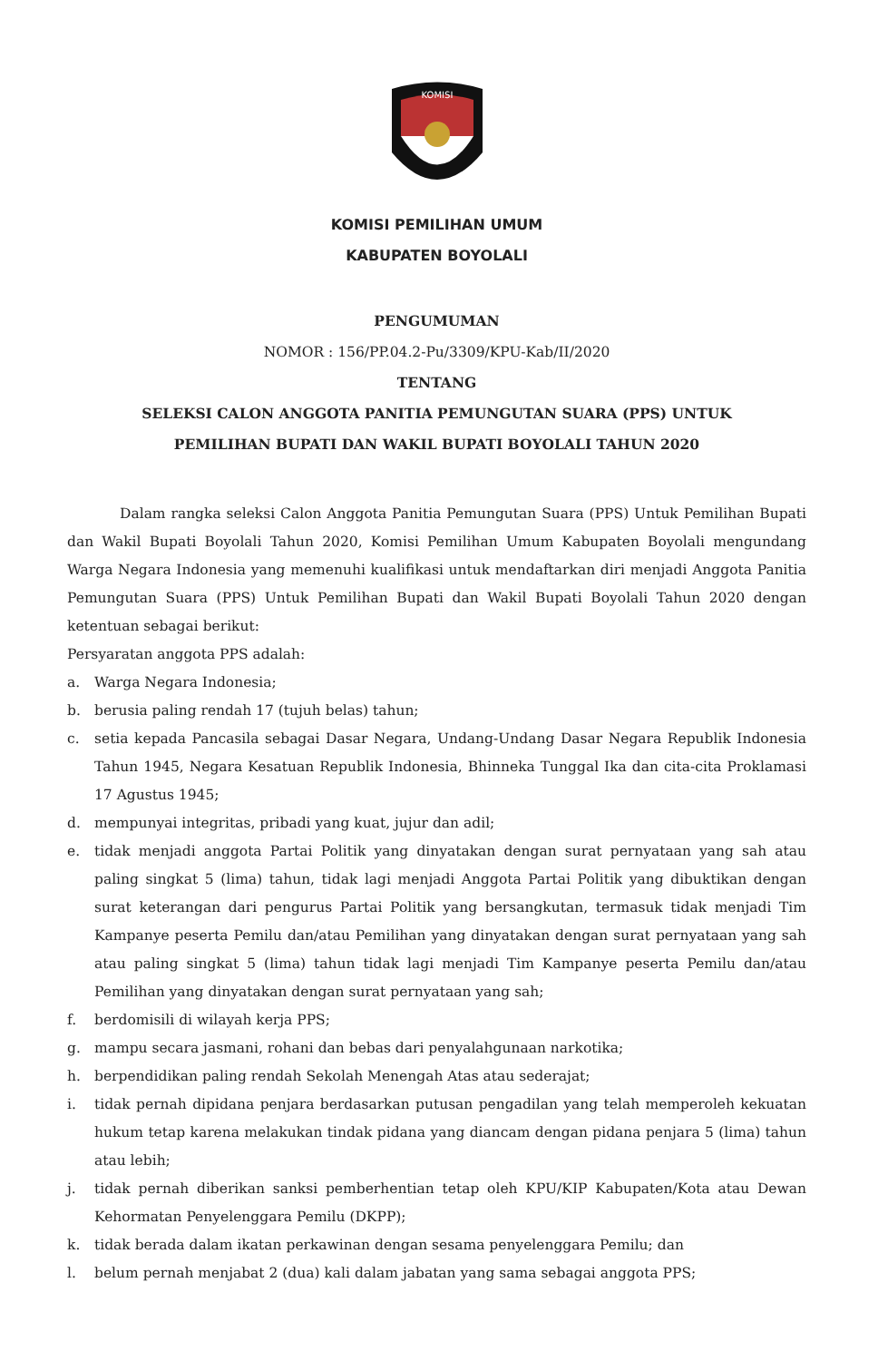KOMISI
KOMISI PEMILIHAN UMUM
KABUPATEN BOYOLALI
PENGUMUMAN
NOMOR : 156/PP.04.2-Pu/3309/KPU-Kab/II/2020
TENTANG
SELEKSI CALON ANGGOTA PANITIA PEMUNGUTAN SUARA (PPS) UNTUK
PEMILIHAN BUPATI DAN WAKIL BUPATI BOYOLALI TAHUN 2020
Dalam rangka seleksi Calon Anggota Panitia Pemungutan Suara (PPS) Untuk Pemilihan Bupati dan Wakil Bupati Boyolali Tahun 2020, Komisi Pemilihan Umum Kabupaten Boyolali mengundang Warga Negara Indonesia yang memenuhi kualifikasi untuk mendaftarkan diri menjadi Anggota Panitia Pemungutan Suara (PPS) Untuk Pemilihan Bupati dan Wakil Bupati Boyolali Tahun 2020 dengan ketentuan sebagai berikut:
Persyaratan anggota PPS adalah:
a. Warga Negara Indonesia;
b. berusia paling rendah 17 (tujuh belas) tahun;
c. setia kepada Pancasila sebagai Dasar Negara, Undang-Undang Dasar Negara Republik Indonesia Tahun 1945, Negara Kesatuan Republik Indonesia, Bhinneka Tunggal Ika dan cita-cita Proklamasi 17 Agustus 1945;
d. mempunyai integritas, pribadi yang kuat, jujur dan adil;
e. tidak menjadi anggota Partai Politik yang dinyatakan dengan surat pernyataan yang sah atau paling singkat 5 (lima) tahun, tidak lagi menjadi Anggota Partai Politik yang dibuktikan dengan surat keterangan dari pengurus Partai Politik yang bersangkutan, termasuk tidak menjadi Tim Kampanye peserta Pemilu dan/atau Pemilihan yang dinyatakan dengan surat pernyataan yang sah atau paling singkat 5 (lima) tahun tidak lagi menjadi Tim Kampanye peserta Pemilu dan/atau Pemilihan yang dinyatakan dengan surat pernyataan yang sah;
f. berdomisili di wilayah kerja PPS;
g. mampu secara jasmani, rohani dan bebas dari penyalahgunaan narkotika;
h. berpendidikan paling rendah Sekolah Menengah Atas atau sederajat;
i. tidak pernah dipidana penjara berdasarkan putusan pengadilan yang telah memperoleh kekuatan hukum tetap karena melakukan tindak pidana yang diancam dengan pidana penjara 5 (lima) tahun atau lebih;
j. tidak pernah diberikan sanksi pemberhentian tetap oleh KPU/KIP Kabupaten/Kota atau Dewan Kehormatan Penyelenggara Pemilu (DKPP);
k. tidak berada dalam ikatan perkawinan dengan sesama penyelenggara Pemilu; dan
l. belum pernah menjabat 2 (dua) kali dalam jabatan yang sama sebagai anggota PPS;